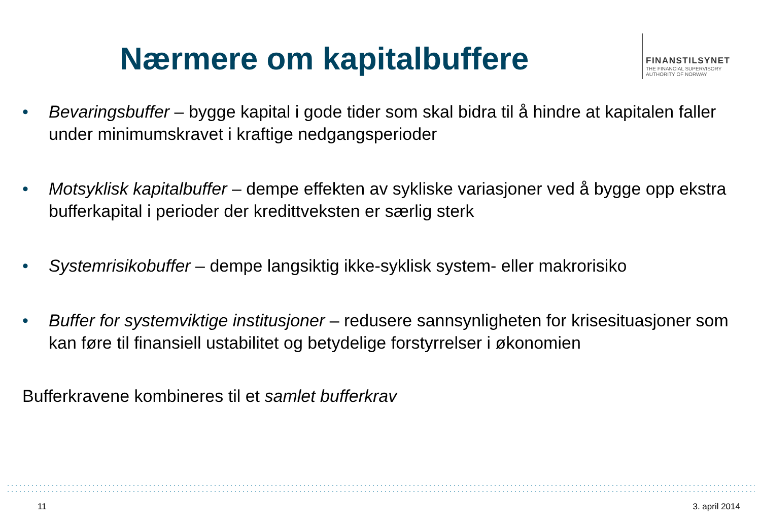Nærmere om kapitalbuffere
FINANSTILSYNET
THE FINANCIAL SUPERVISORY
AUTHORITY OF NORWAY
• Bevaringsbuffer – bygge kapital i gode tider som skal bidra til å hindre at kapitalen faller under minimumskravet i kraftige nedgangsperioder
• Motsyklisk kapitalbuffer – dempe effekten av sykliske variasjoner ved å bygge opp ekstra bufferkapital i perioder der kredittveksten er særlig sterk
• Systemrisikobuffer – dempe langsiktig ikke-syklisk system- eller makrorisiko
• Buffer for systemviktige institusjoner – redusere sannsynligheten for krisesituasjoner som kan føre til finansiell ustabilitet og betydelige forstyrrelser i økonomien
Bufferkravene kombineres til et samlet bufferkrav
11 3. april 2014